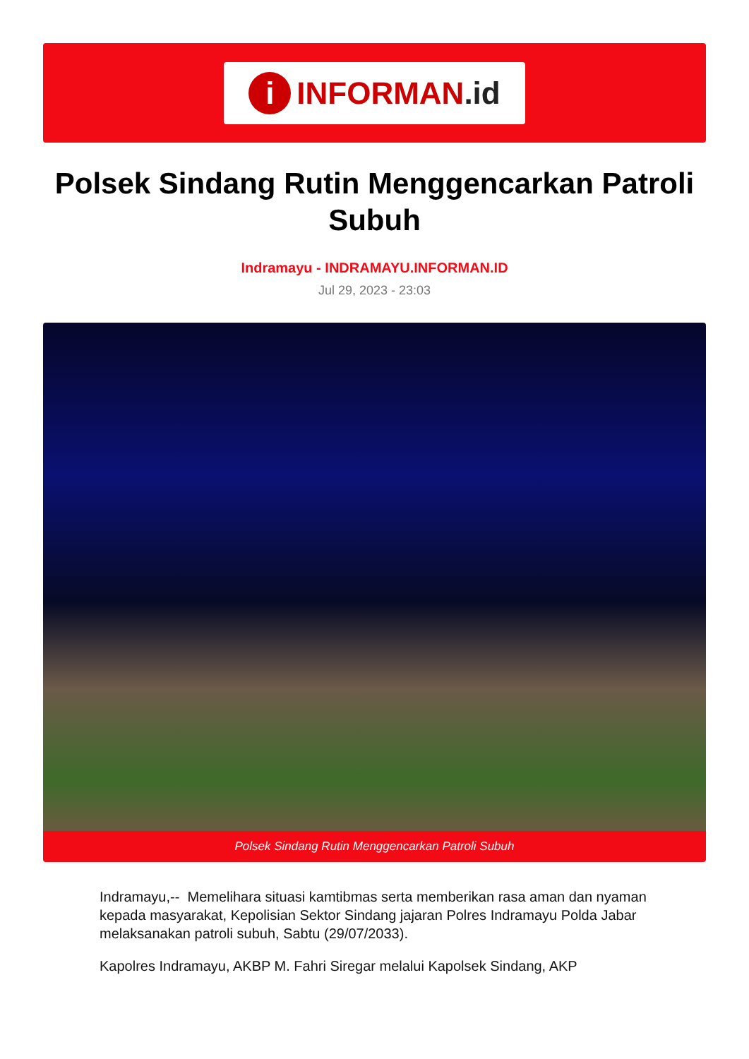i INFORMAN.id
Polsek Sindang Rutin Menggencarkan Patroli Subuh
Indramayu - INDRAMAYU.INFORMAN.ID
Jul 29, 2023 - 23:03
Polsek Sindang Rutin Menggencarkan Patroli Subuh
Indramayu,-- Memelihara situasi kamtibmas serta memberikan rasa aman dan nyaman kepada masyarakat, Kepolisian Sektor Sindang jajaran Polres Indramayu Polda Jabar melaksanakan patroli subuh, Sabtu (29/07/2033).
Kapolres Indramayu, AKBP M. Fahri Siregar melalui Kapolsek Sindang, AKP